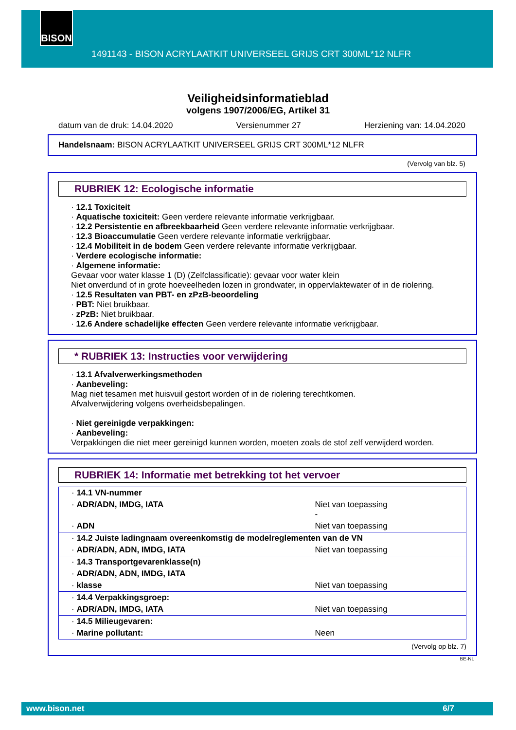BISON
1491143 - BISON ACRYLAATKIT UNIVERSEEL GRIJS CRT 300ML*12 NLFR
Veiligheidsinformatieblad
volgens 1907/2006/EG, Artikel 31
datum van de druk: 14.04.2020 Versienummer 27 Herziening van: 14.04.2020
Handelsnaam: BISON ACRYLAATKIT UNIVERSEEL GRIJS CRT 300ML*12 NLFR
(Vervolg van blz. 5)
RUBRIEK 12: Ecologische informatie
· 12.1 Toxiciteit
· Aquatische toxiciteit: Geen verdere relevante informatie verkrijgbaar.
· 12.2 Persistentie en afbreekbaarheid Geen verdere relevante informatie verkrijgbaar.
· 12.3 Bioaccumulatie Geen verdere relevante informatie verkrijgbaar.
· 12.4 Mobiliteit in de bodem Geen verdere relevante informatie verkrijgbaar.
· Verdere ecologische informatie:
· Algemene informatie:
Gevaar voor water klasse 1 (D) (Zelfclassificatie): gevaar voor water klein
Niet onverdund of in grote hoeveelheden lozen in grondwater, in oppervlaktewater of in de riolering.
· 12.5 Resultaten van PBT- en zPzB-beoordeling
· PBT: Niet bruikbaar.
· zPzB: Niet bruikbaar.
· 12.6 Andere schadelijke effecten Geen verdere relevante informatie verkrijgbaar.
* RUBRIEK 13: Instructies voor verwijdering
· 13.1 Afvalverwerkingsmethoden
· Aanbeveling:
Mag niet tesamen met huisvuil gestort worden of in de riolering terechtkomen.
Afvalverwijdering volgens overheidsbepalingen.
· Niet gereinigde verpakkingen:
· Aanbeveling:
Verpakkingen die niet meer gereinigd kunnen worden, moeten zoals de stof zelf verwijderd worden.
RUBRIEK 14: Informatie met betrekking tot het vervoer
| · 14.1 VN-nummer | |
| · ADR/ADN, IMDG, IATA | Niet van toepassing - |
| · ADN | Niet van toepassing |
| · 14.2 Juiste ladingnaam overeenkomstig de modelreglementen van de VN | |
| · ADR/ADN, ADN, IMDG, IATA | Niet van toepassing |
| · 14.3 Transportgevarenklasse(n) | |
| · ADR/ADN, ADN, IMDG, IATA | |
| · klasse | Niet van toepassing |
| · 14.4 Verpakkingsgroep: | |
| · ADR/ADN, IMDG, IATA | Niet van toepassing |
| · 14.5 Milieugevaren: | |
| · Marine pollutant: | Neen |
(Vervolg op blz. 7)
BE-NL
www.bison.net 6/7